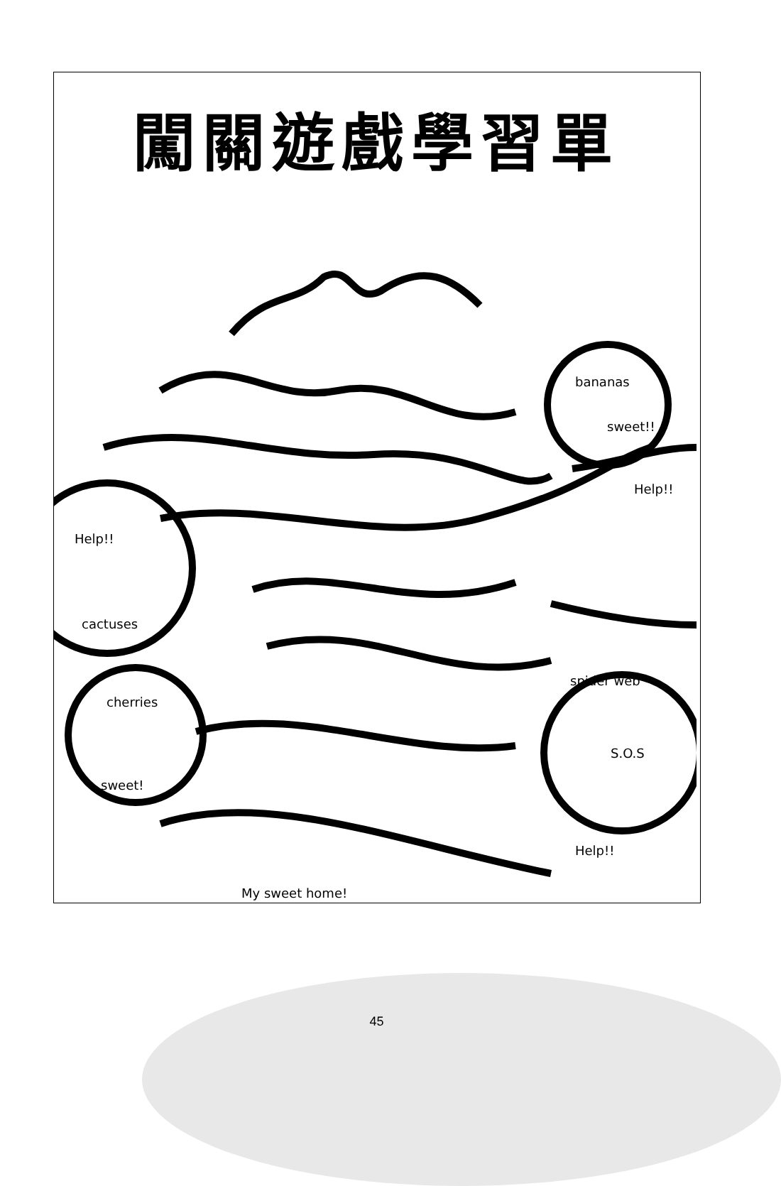闖關遊戲學習單
bananas
sweet!!
Help!!
Help!!
cactuses
spider web
cherries
S.O.S
sweet!
Help!!
My sweet home!
45